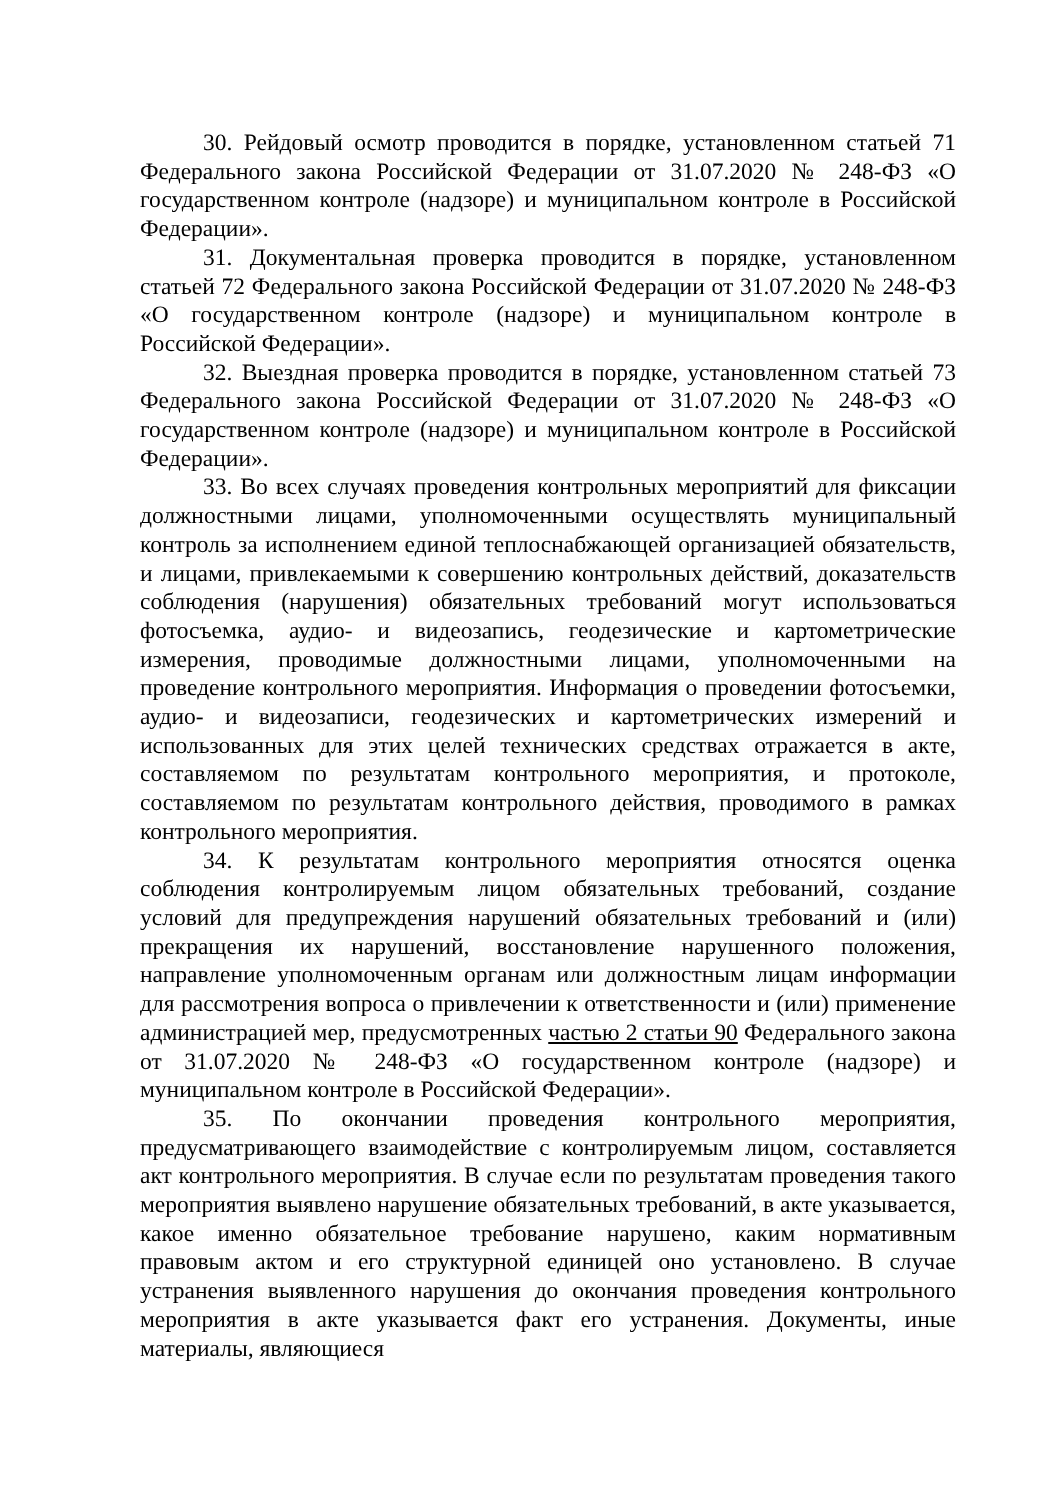30. Рейдовый осмотр проводится в порядке, установленном статьей 71 Федерального закона Российской Федерации от 31.07.2020 № 248-ФЗ «О государственном контроле (надзоре) и муниципальном контроле в Российской Федерации».
31. Документальная проверка проводится в порядке, установленном статьей 72 Федерального закона Российской Федерации от 31.07.2020 № 248-ФЗ «О государственном контроле (надзоре) и муниципальном контроле в Российской Федерации».
32. Выездная проверка проводится в порядке, установленном статьей 73 Федерального закона Российской Федерации от 31.07.2020 № 248-ФЗ «О государственном контроле (надзоре) и муниципальном контроле в Российской Федерации».
33. Во всех случаях проведения контрольных мероприятий для фиксации должностными лицами, уполномоченными осуществлять муниципальный контроль за исполнением единой теплоснабжающей организацией обязательств, и лицами, привлекаемыми к совершению контрольных действий, доказательств соблюдения (нарушения) обязательных требований могут использоваться фотосъемка, аудио- и видеозапись, геодезические и картометрические измерения, проводимые должностными лицами, уполномоченными на проведение контрольного мероприятия. Информация о проведении фотосъемки, аудио- и видеозаписи, геодезических и картометрических измерений и использованных для этих целей технических средствах отражается в акте, составляемом по результатам контрольного мероприятия, и протоколе, составляемом по результатам контрольного действия, проводимого в рамках контрольного мероприятия.
34. К результатам контрольного мероприятия относятся оценка соблюдения контролируемым лицом обязательных требований, создание условий для предупреждения нарушений обязательных требований и (или) прекращения их нарушений, восстановление нарушенного положения, направление уполномоченным органам или должностным лицам информации для рассмотрения вопроса о привлечении к ответственности и (или) применение администрацией мер, предусмотренных частью 2 статьи 90 Федерального закона от 31.07.2020 № 248-ФЗ «О государственном контроле (надзоре) и муниципальном контроле в Российской Федерации».
35. По окончании проведения контрольного мероприятия, предусматривающего взаимодействие с контролируемым лицом, составляется акт контрольного мероприятия. В случае если по результатам проведения такого мероприятия выявлено нарушение обязательных требований, в акте указывается, какое именно обязательное требование нарушено, каким нормативным правовым актом и его структурной единицей оно установлено. В случае устранения выявленного нарушения до окончания проведения контрольного мероприятия в акте указывается факт его устранения. Документы, иные материалы, являющиеся